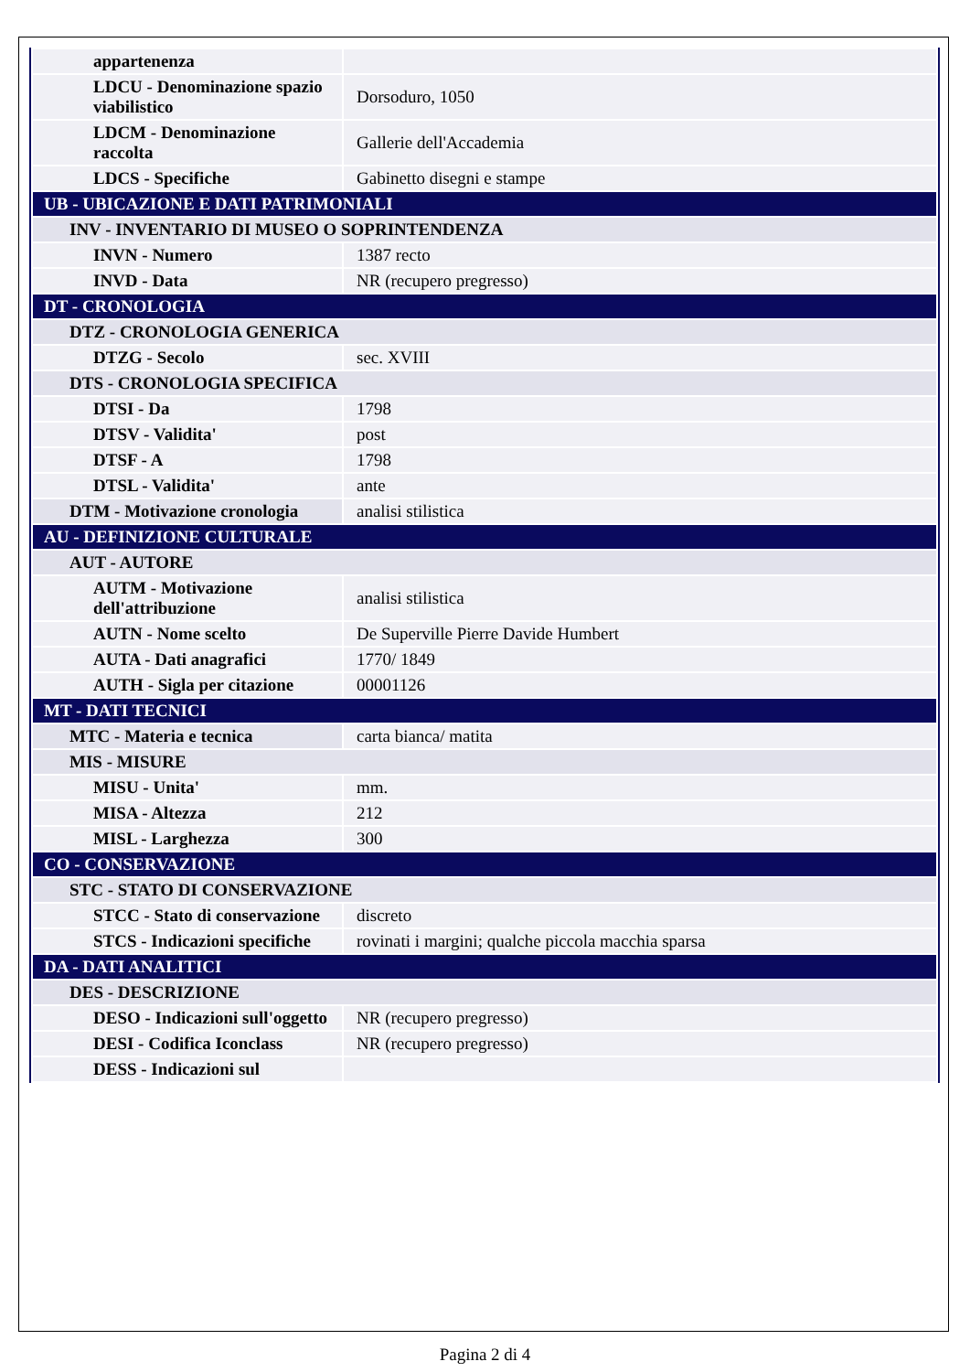| appartenenza | |
| LDCU - Denominazione spazio viabilistico | Dorsoduro, 1050 |
| LDCM - Denominazione raccolta | Gallerie dell'Accademia |
| LDCS - Specifiche | Gabinetto disegni e stampe |
| UB - UBICAZIONE E DATI PATRIMONIALI | |
| INV - INVENTARIO DI MUSEO O SOPRINTENDENZA | |
| INVN - Numero | 1387 recto |
| INVD - Data | NR (recupero pregresso) |
| DT - CRONOLOGIA | |
| DTZ - CRONOLOGIA GENERICA | |
| DTZG - Secolo | sec. XVIII |
| DTS - CRONOLOGIA SPECIFICA | |
| DTSI - Da | 1798 |
| DTSV - Validita' | post |
| DTSF - A | 1798 |
| DTSL - Validita' | ante |
| DTM - Motivazione cronologia | analisi stilistica |
| AU - DEFINIZIONE CULTURALE | |
| AUT - AUTORE | |
| AUTM - Motivazione dell'attribuzione | analisi stilistica |
| AUTN - Nome scelto | De Superville Pierre Davide Humbert |
| AUTA - Dati anagrafici | 1770/ 1849 |
| AUTH - Sigla per citazione | 00001126 |
| MT - DATI TECNICI | |
| MTC - Materia e tecnica | carta bianca/ matita |
| MIS - MISURE | |
| MISU - Unita' | mm. |
| MISA - Altezza | 212 |
| MISL - Larghezza | 300 |
| CO - CONSERVAZIONE | |
| STC - STATO DI CONSERVAZIONE | |
| STCC - Stato di conservazione | discreto |
| STCS - Indicazioni specifiche | rovinati i margini; qualche piccola macchia sparsa |
| DA - DATI ANALITICI | |
| DES - DESCRIZIONE | |
| DESO - Indicazioni sull'oggetto | NR (recupero pregresso) |
| DESI - Codifica Iconclass | NR (recupero pregresso) |
| DESS - Indicazioni sul | |
Pagina 2 di 4